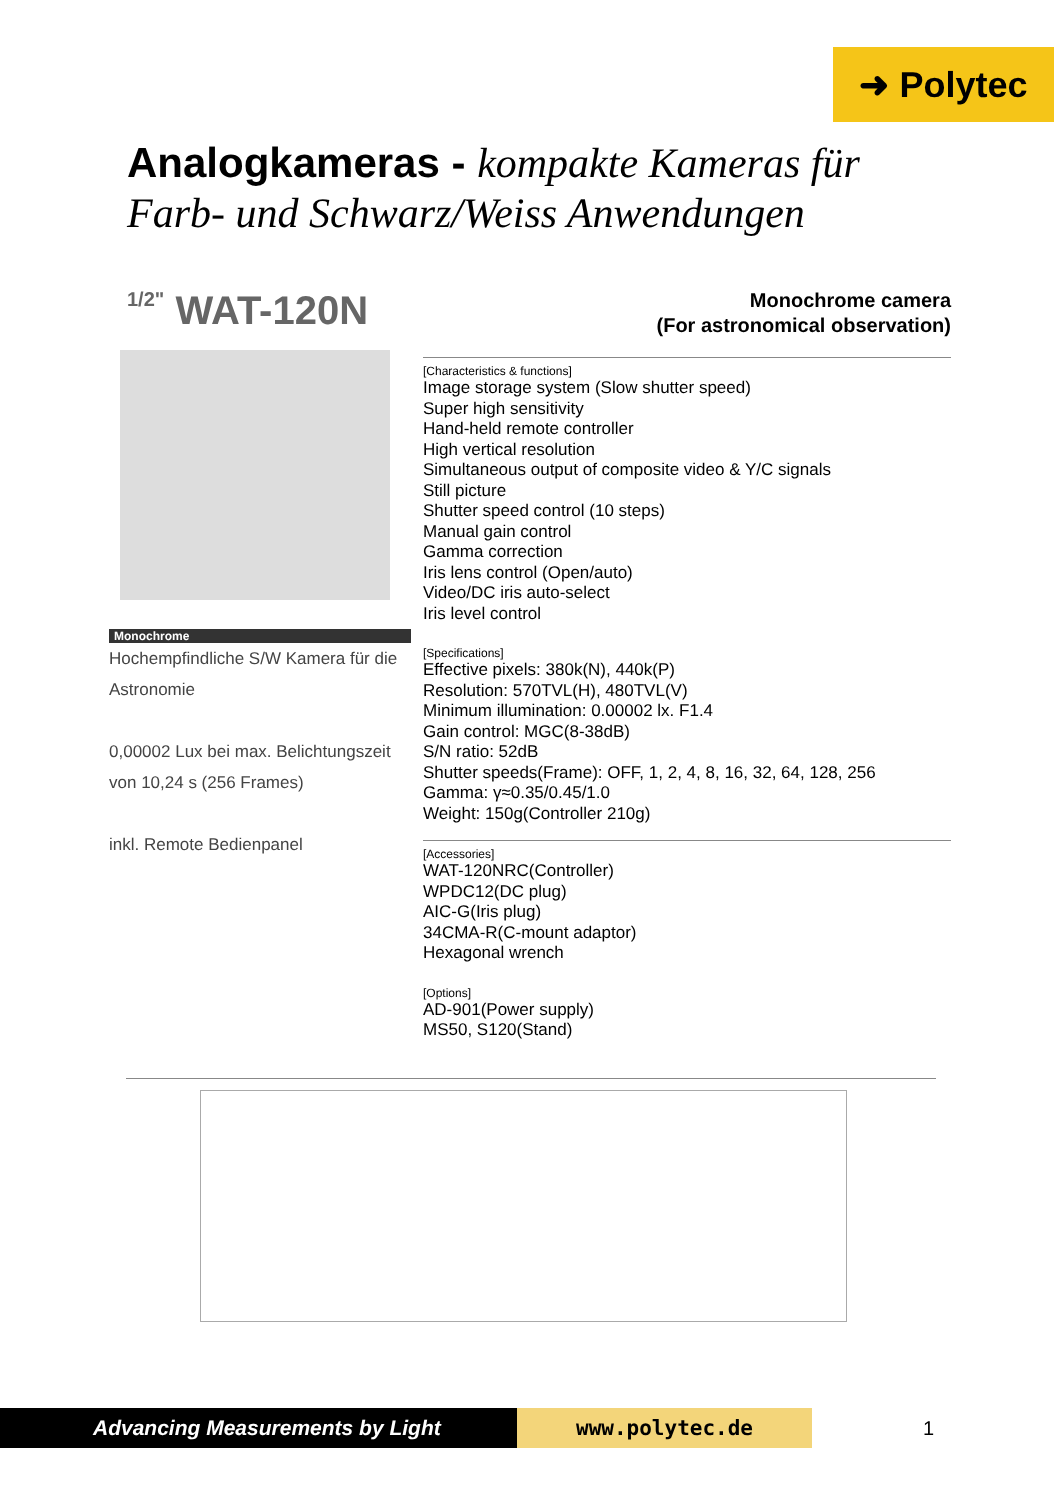➜ Polytec
Analogkameras - kompakte Kameras für
Farb- und Schwarz/Weiss Anwendungen
1/2" WAT-120N
Monochrome camera
(For astronomical observation)
Monochrome
Hochempfindliche S/W Kamera für die Astronomie
0,00002 Lux bei max. Belichtungszeit von 10,24 s (256 Frames)
inkl. Remote Bedienpanel
[Characteristics & functions]
Image storage system (Slow shutter speed)
Super high sensitivity
Hand-held remote controller
High vertical resolution
Simultaneous output of composite video & Y/C signals
Still picture
Shutter speed control (10 steps)
Manual gain control
Gamma correction
Iris lens control (Open/auto)
Video/DC iris auto-select
Iris level control
[Specifications]
Effective pixels: 380k(N), 440k(P)
Resolution: 570TVL(H), 480TVL(V)
Minimum illumination: 0.00002 lx. F1.4
Gain control: MGC(8-38dB)
S/N ratio: 52dB
Shutter speeds(Frame): OFF, 1, 2, 4, 8, 16, 32, 64, 128, 256
Gamma: γ≈0.35/0.45/1.0
Weight: 150g(Controller 210g)
[Accessories]
WAT-120NRC(Controller)
WPDC12(DC plug)
AIC-G(Iris plug)
34CMA-R(C-mount adaptor)
Hexagonal wrench
[Options]
AD-901(Power supply)
MS50, S120(Stand)
Advancing Measurements by Light www.polytec.de
1